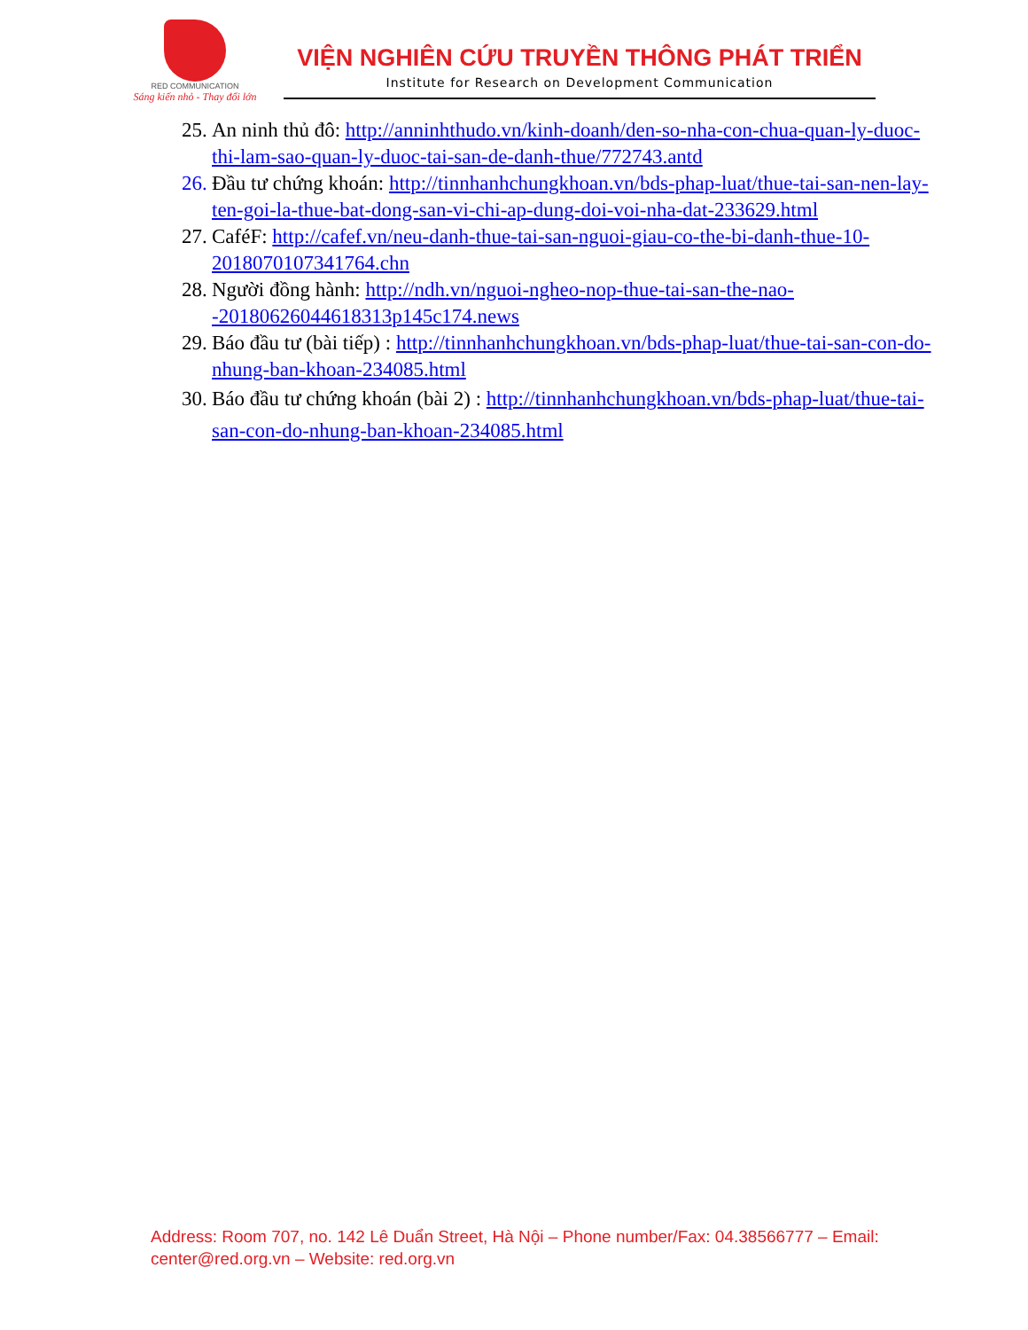RED COMMUNICATION
Sáng kiến nhỏ - Thay đổi lớn
VIỆN NGHIÊN CỨU TRUYỀN THÔNG PHÁT TRIỂN
Institute for Research on Development Communication
25. An ninh thủ đô: http://anninhthudo.vn/kinh-doanh/den-so-nha-con-chua-quan-ly-duoc-thi-lam-sao-quan-ly-duoc-tai-san-de-danh-thue/772743.antd
26. Đầu tư chứng khoán: http://tinnhanhchungkhoan.vn/bds-phap-luat/thue-tai-san-nen-lay-ten-goi-la-thue-bat-dong-san-vi-chi-ap-dung-doi-voi-nha-dat-233629.html
27. CaféF: http://cafef.vn/neu-danh-thue-tai-san-nguoi-giau-co-the-bi-danh-thue-10-2018070107341764.chn
28. Người đồng hành: http://ndh.vn/nguoi-ngheo-nop-thue-tai-san-the-nao--20180626044618313p145c174.news
29. Báo đầu tư (bài tiếp) : http://tinnhanhchungkhoan.vn/bds-phap-luat/thue-tai-san-con-do-nhung-ban-khoan-234085.html
30. Báo đầu tư chứng khoán (bài 2) : http://tinnhanhchungkhoan.vn/bds-phap-luat/thue-tai-san-con-do-nhung-ban-khoan-234085.html
Address: Room 707, no. 142 Lê Duẩn Street, Hà Nội – Phone number/Fax: 04.38566777 – Email: center@red.org.vn – Website: red.org.vn